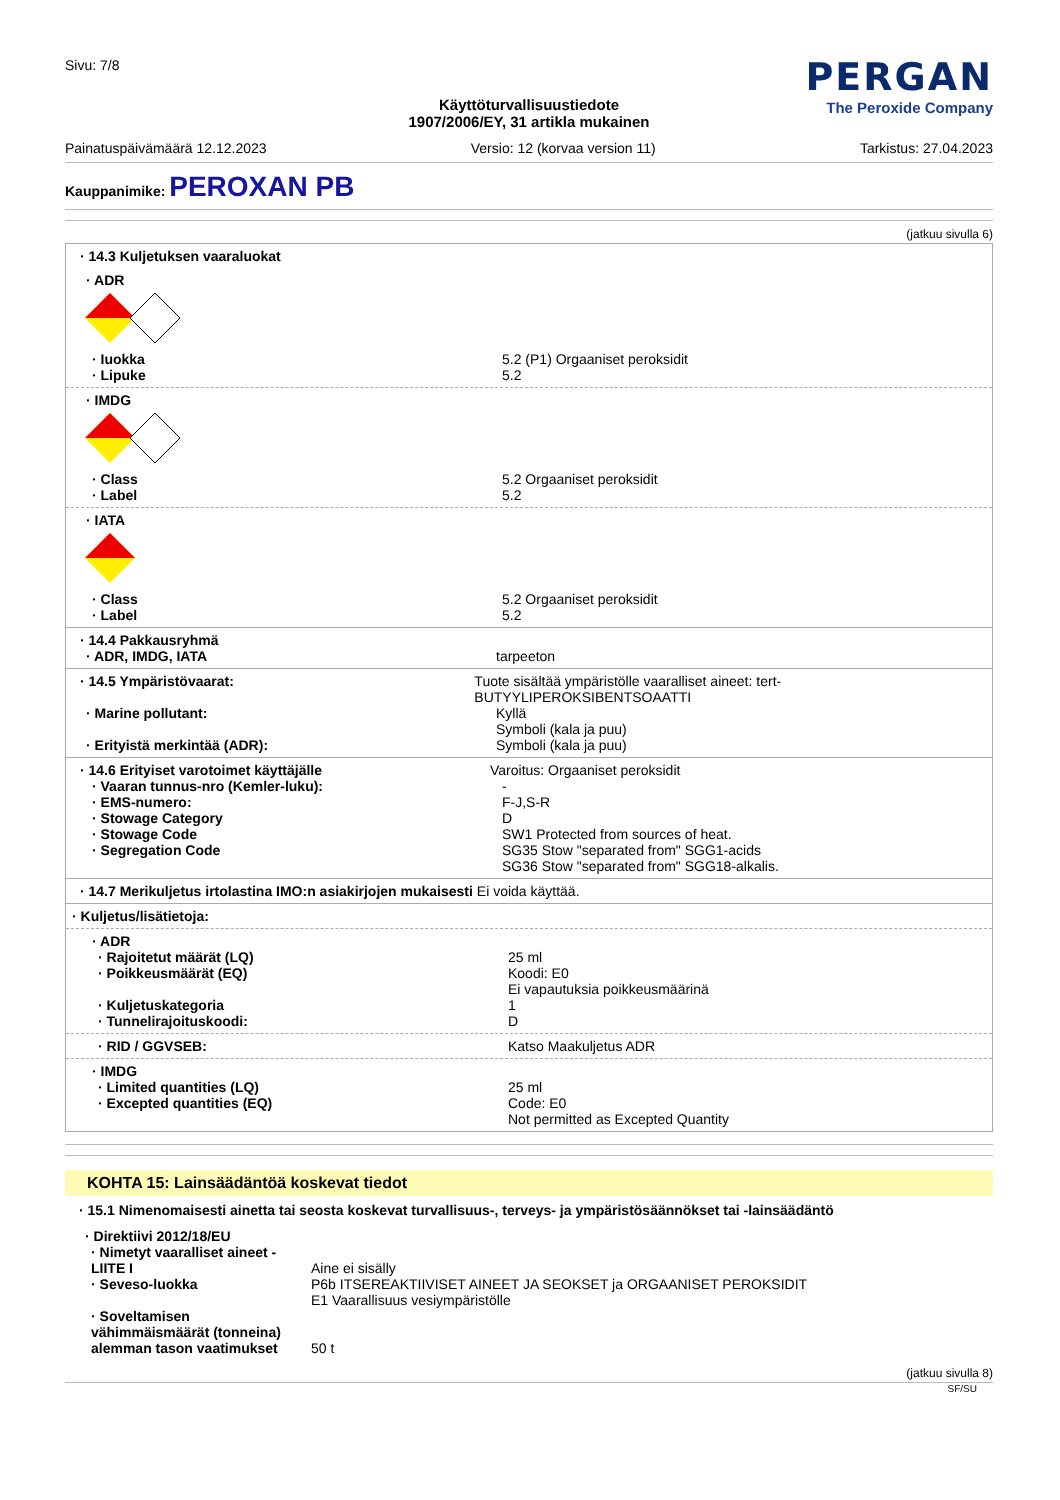Sivu: 7/8
PERGAN
The Peroxide Company
Käyttöturvallisuustiedote
1907/2006/EY, 31 artikla mukainen
Painatuspäivämäärä 12.12.2023 Versio: 12 (korvaa version 11) Tarkistus: 27.04.2023
Kauppanimike: PEROXAN PB
(jatkuu sivulla 6)
· 14.3 Kuljetuksen vaaraluokat
· ADR
· Iuokka 5.2 (P1) Orgaaniset peroksidit
· Lipuke 5.2
· IMDG
· Class 5.2 Orgaaniset peroksidit
· Label 5.2
· IATA
· Class 5.2 Orgaaniset peroksidit
· Label 5.2
· 14.4 Pakkausryhmä
· ADR, IMDG, IATA tarpeeton
· 14.5 Ympäristövaarat: Tuote sisältää ympäristölle vaaralliset aineet: tert-BUTYYLIPEROKSIBENTSOAATTI
· Marine pollutant: Kyllä
Symboli (kala ja puu)
· Erityistä merkintää (ADR): Symboli (kala ja puu)
· 14.6 Erityiset varotoimet käyttäjälle Varoitus: Orgaaniset peroksidit
· Vaaran tunnus-nro (Kemler-luku): -
· EMS-numero: F-J,S-R
· Stowage Category D
· Stowage Code SW1 Protected from sources of heat.
· Segregation Code SG35 Stow "separated from" SGG1-acids
SG36 Stow "separated from" SGG18-alkalis.
· 14.7 Merikuljetus irtolastina IMO:n asiakirjojen mukaisesti Ei voida käyttää.
· Kuljetus/lisätietoja:
· ADR
· Rajoitetut määrät (LQ) 25 ml
· Poikkeusmäärät (EQ) Koodi: E0
Ei vapautuksia poikkeusmäärinä
· Kuljetuskategoria 1
· Tunnelirajoituskoodi: D
· RID / GGVSEB: Katso Maakuljetus ADR
· IMDG
· Limited quantities (LQ) 25 ml
· Excepted quantities (EQ) Code: E0
Not permitted as Excepted Quantity
KOHTA 15: Lainsäädäntöä koskevat tiedot
· 15.1 Nimenomaisesti ainetta tai seosta koskevat turvallisuus-, terveys- ja ympäristösäännökset tai -lainsäädäntö
· Direktiivi 2012/18/EU
· Nimetyt vaaralliset aineet - LIITE I Aine ei sisälly
· Seveso-luokka P6b ITSEREAKTIIVISET AINEET JA SEOKSET ja ORGAANISET PEROKSIDIT
E1 Vaarallisuus vesiympäristölle
· Soveltamisen vähimmäismäärät (tonneina) alemman tason vaatimukset 50 t
(jatkuu sivulla 8)
SF/SU